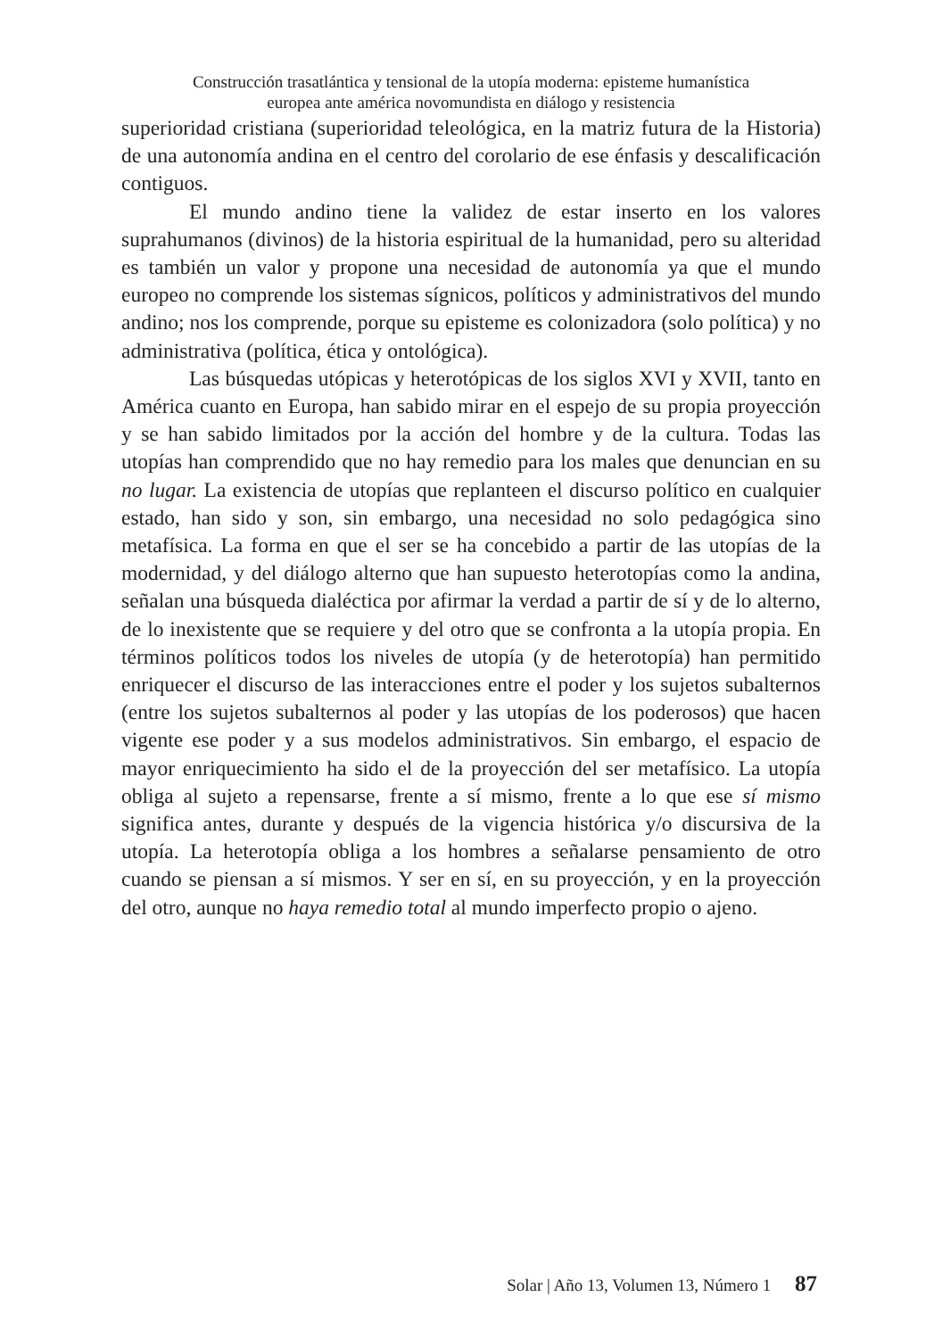Construcción trasatlántica y tensional de la utopía moderna: episteme humanística
europea ante américa novomundista en diálogo y resistencia
superioridad cristiana (superioridad teleológica, en la matriz futura de la Historia) de una autonomía andina en el centro del corolario de ese énfasis y descalificación contiguos.
El mundo andino tiene la validez de estar inserto en los valores suprahumanos (divinos) de la historia espiritual de la humanidad, pero su alteridad es también un valor y propone una necesidad de autonomía ya que el mundo europeo no comprende los sistemas sígnicos, políticos y administrativos del mundo andino; nos los comprende, porque su episteme es colonizadora (solo política) y no administrativa (política, ética y ontológica).
Las búsquedas utópicas y heterotópicas de los siglos XVI y XVII, tanto en América cuanto en Europa, han sabido mirar en el espejo de su propia proyección y se han sabido limitados por la acción del hombre y de la cultura. Todas las utopías han comprendido que no hay remedio para los males que denuncian en su no lugar. La existencia de utopías que replanteen el discurso político en cualquier estado, han sido y son, sin embargo, una necesidad no solo pedagógica sino metafísica. La forma en que el ser se ha concebido a partir de las utopías de la modernidad, y del diálogo alterno que han supuesto heterotopías como la andina, señalan una búsqueda dialéctica por afirmar la verdad a partir de sí y de lo alterno, de lo inexistente que se requiere y del otro que se confronta a la utopía propia. En términos políticos todos los niveles de utopía (y de heterotopía) han permitido enriquecer el discurso de las interacciones entre el poder y los sujetos subalternos (entre los sujetos subalternos al poder y las utopías de los poderosos) que hacen vigente ese poder y a sus modelos administrativos. Sin embargo, el espacio de mayor enriquecimiento ha sido el de la proyección del ser metafísico. La utopía obliga al sujeto a repensarse, frente a sí mismo, frente a lo que ese sí mismo significa antes, durante y después de la vigencia histórica y/o discursiva de la utopía. La heterotopía obliga a los hombres a señalarse pensamiento de otro cuando se piensan a sí mismos. Y ser en sí, en su proyección, y en la proyección del otro, aunque no haya remedio total al mundo imperfecto propio o ajeno.
Solar | Año 13, Volumen 13, Número 1 87